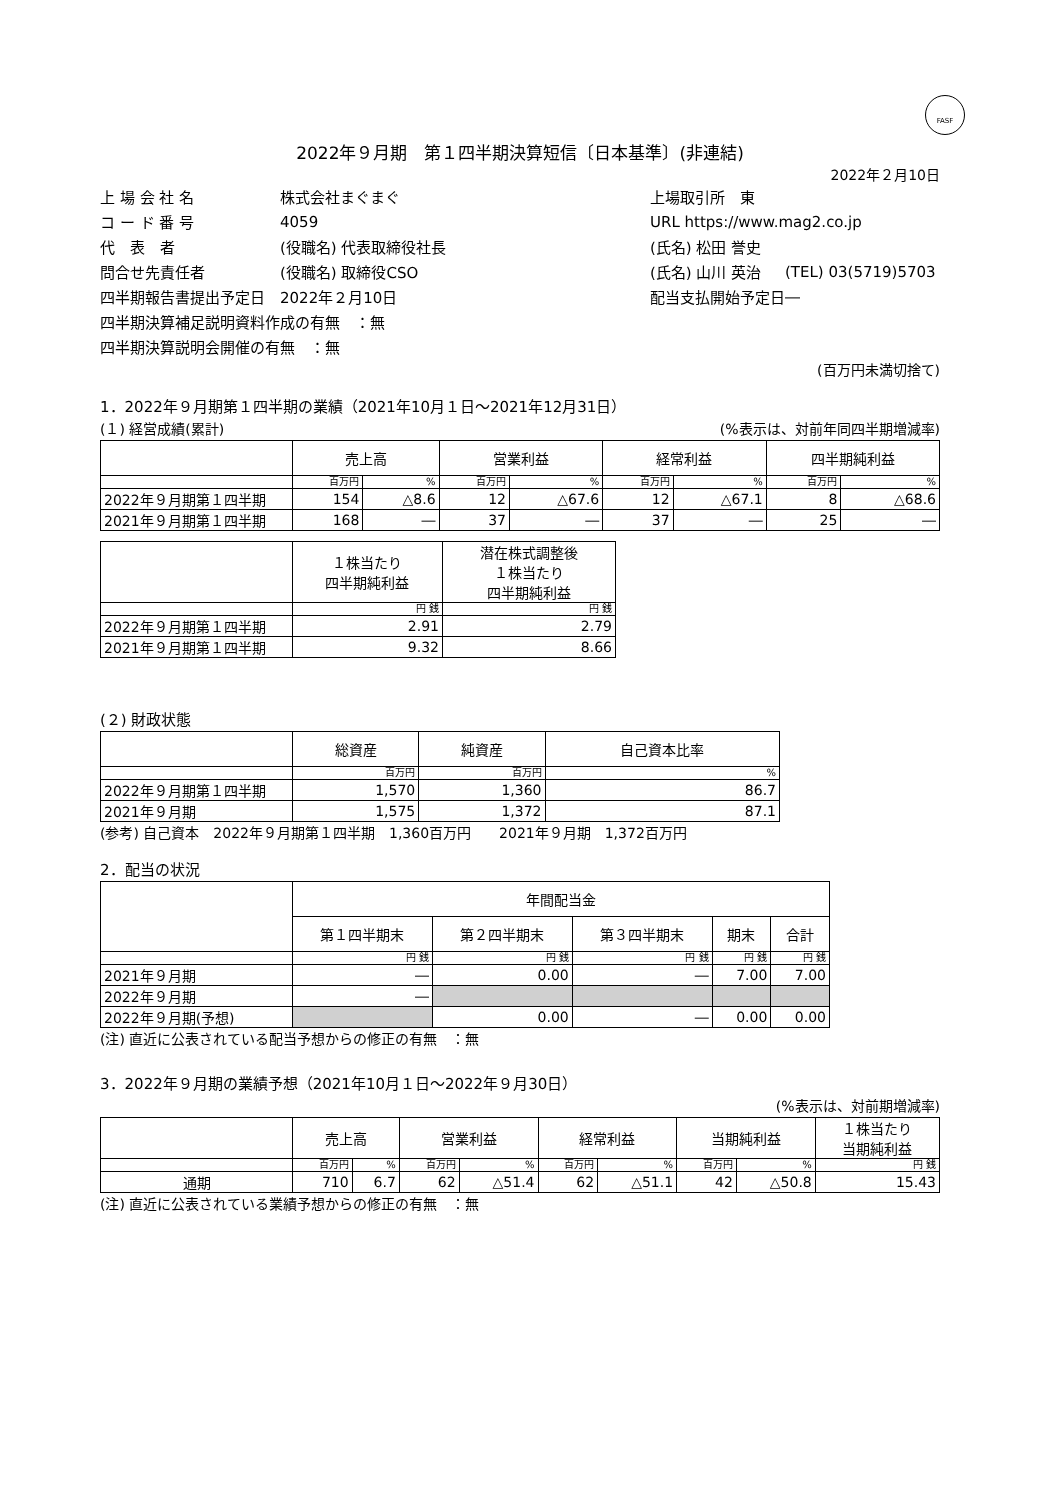FASF
2022年９月期　第１四半期決算短信〔日本基準〕(非連結)
2022年２月10日
| 上 場 会 社 名 | 株式会社まぐまぐ | 上場取引所 東 | |
| コ ー ド 番 号 | 4059 | URL https://www.mag2.co.jp | |
| 代 表 者 | (役職名) 代表取締役社長 | (氏名) 松田 誉史 | |
| 問合せ先責任者 | (役職名) 取締役CSO | (氏名) 山川 英治 | (TEL) 03(5719)5703 |
| 四半期報告書提出予定日 | 2022年２月10日 | 配当支払開始予定日 | ― |
| 四半期決算補足説明資料作成の有無 ：無 | | | |
| 四半期決算説明会開催の有無 ：無 | | | |
(百万円未満切捨て)
1．2022年９月期第１四半期の業績（2021年10月１日～2021年12月31日）
(１) 経営成績(累計) (%表示は、対前年同四半期増減率)
| | 売上高 | | 営業利益 | | 経常利益 | | 四半期純利益 | |
| --- | --- | --- | --- | --- | --- | --- | --- | --- |
| | 百万円 | % | 百万円 | % | 百万円 | % | 百万円 | % |
| 2022年９月期第１四半期 | 154 | △8.6 | 12 | △67.6 | 12 | △67.1 | 8 | △68.6 |
| 2021年９月期第１四半期 | 168 | ― | 37 | ― | 37 | ― | 25 | ― |
| | １株当たり 四半期純利益 | 潜在株式調整後 １株当たり 四半期純利益 |
| --- | --- | --- |
| | 円 銭 | 円 銭 |
| 2022年９月期第１四半期 | 2.91 | 2.79 |
| 2021年９月期第１四半期 | 9.32 | 8.66 |
(２) 財政状態
| | 総資産 | 純資産 | 自己資本比率 |
| --- | --- | --- | --- |
| | 百万円 | 百万円 | % |
| 2022年９月期第１四半期 | 1,570 | 1,360 | 86.7 |
| 2021年９月期 | 1,575 | 1,372 | 87.1 |
(参考) 自己資本　2022年９月期第１四半期　1,360百万円　　2021年９月期　1,372百万円
2．配当の状況
| | 年間配当金 | | | | |
| --- | --- | --- | --- | --- | --- |
| | 第１四半期末 | 第２四半期末 | 第３四半期末 | 期末 | 合計 |
| | 円 銭 | 円 銭 | 円 銭 | 円 銭 | 円 銭 |
| 2021年９月期 | ― | 0.00 | ― | 7.00 | 7.00 |
| 2022年９月期 | ― | | | | |
| 2022年９月期(予想) | | 0.00 | ― | 0.00 | 0.00 |
(注) 直近に公表されている配当予想からの修正の有無　：無
3．2022年９月期の業績予想（2021年10月１日～2022年９月30日）
(%表示は、対前期増減率)
| | 売上高 | | 営業利益 | | 経常利益 | | 当期純利益 | | １株当たり 当期純利益 |
| --- | --- | --- | --- | --- | --- | --- | --- | --- | --- |
| | 百万円 | % | 百万円 | % | 百万円 | % | 百万円 | % | 円 銭 |
| 通期 | 710 | 6.7 | 62 | △51.4 | 62 | △51.1 | 42 | △50.8 | 15.43 |
(注) 直近に公表されている業績予想からの修正の有無　：無